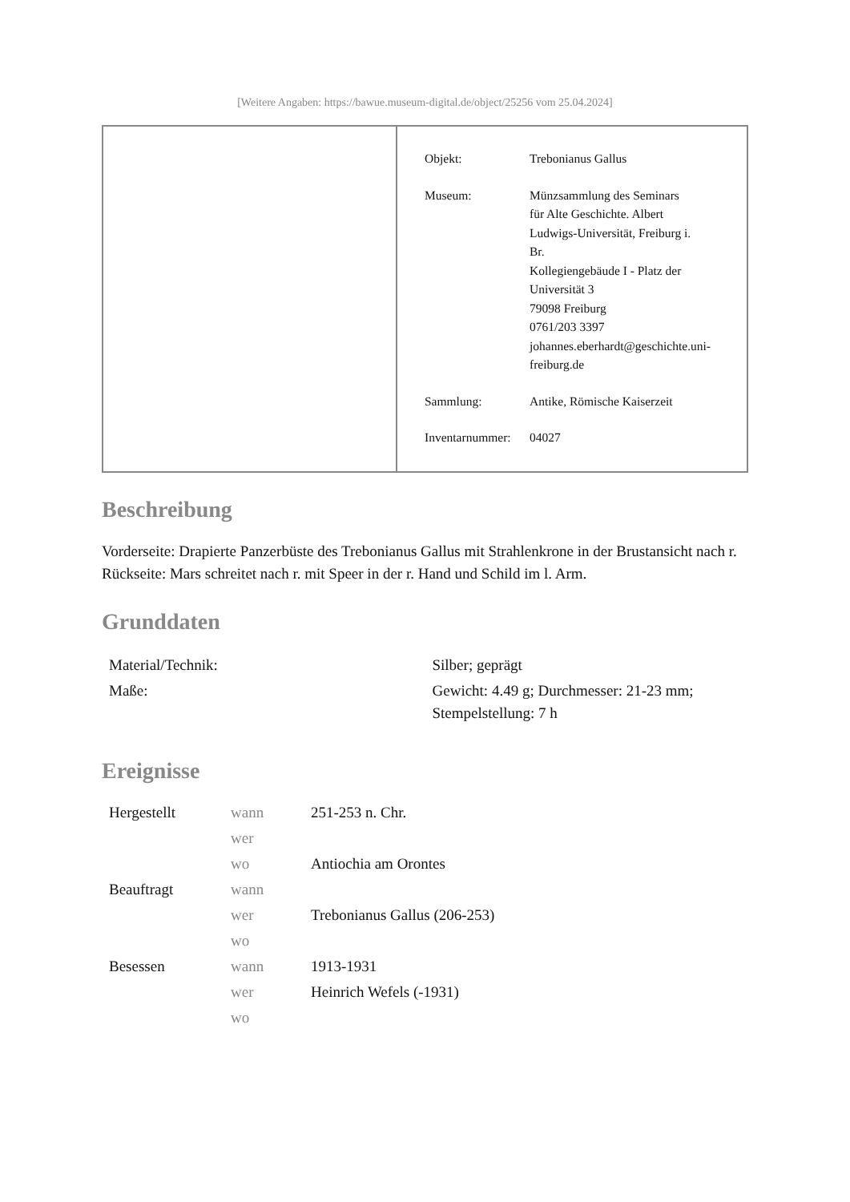[Weitere Angaben: https://bawue.museum-digital.de/object/25256 vom 25.04.2024]
| Objekt: | Trebonianus Gallus |
| Museum: | Münzsammlung des Seminars für Alte Geschichte. Albert Ludwigs-Universität, Freiburg i. Br. Kollegiengebäude I - Platz der Universität 3 79098 Freiburg 0761/203 3397 johannes.eberhardt@geschichte.uni- freiburg.de |
| Sammlung: | Antike, Römische Kaiserzeit |
| Inventarnummer: | 04027 |
Beschreibung
Vorderseite: Drapierte Panzerbüste des Trebonianus Gallus mit Strahlenkrone in der Brustansicht nach r.
Rückseite: Mars schreitet nach r. mit Speer in der r. Hand und Schild im l. Arm.
Grunddaten
| Material/Technik: | Silber; geprägt |
| Maße: | Gewicht: 4.49 g; Durchmesser: 21-23 mm; Stempelstellung: 7 h |
Ereignisse
| Hergestellt | wann | 251-253 n. Chr. |
| | wer | |
| | wo | Antiochia am Orontes |
| Beauftragt | wann | |
| | wer | Trebonianus Gallus (206-253) |
| | wo | |
| Besessen | wann | 1913-1931 |
| | wer | Heinrich Wefels (-1931) |
| | wo | |